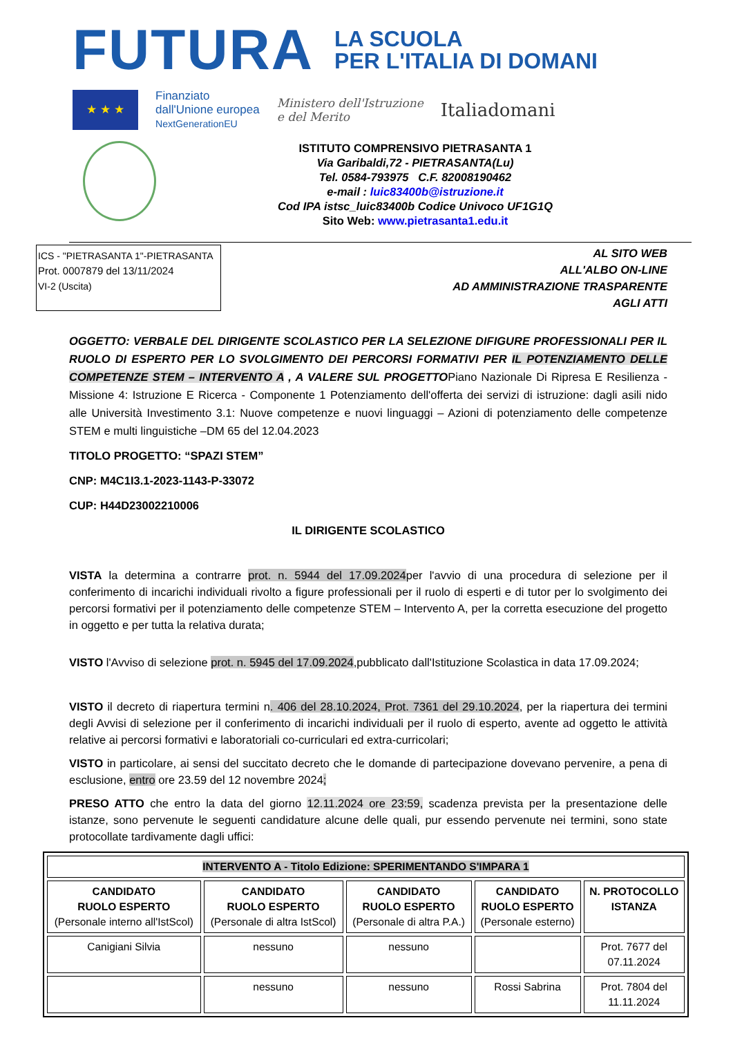FUTURA
LA SCUOLA
PER L'ITALIA DI DOMANI
★ ★ ★
Finanziato
dall'Unione europea
NextGenerationEU
Ministero dell'Istruzione
e del Merito
Italiadomani
ISTITUTO COMPRENSIVO PIETRASANTA 1
Via Garibaldi,72 - PIETRASANTA(Lu)
Tel. 0584-793975 C.F. 82008190462
e-mail : luic83400b@istruzione.it
Cod IPA istsc_luic83400b Codice Univoco UF1G1Q
Sito Web: www.pietrasanta1.edu.it
ICS - "PIETRASANTA 1"-PIETRASANTA
Prot. 0007879 del 13/11/2024
VI-2 (Uscita)
AL SITO WEB
ALL'ALBO ON-LINE
AD AMMINISTRAZIONE TRASPARENTE
AGLI ATTI
OGGETTO: VERBALE DEL DIRIGENTE SCOLASTICO PER LA SELEZIONE DIFIGURE PROFESSIONALI PER IL RUOLO DI ESPERTO PER LO SVOLGIMENTO DEI PERCORSI FORMATIVI PER IL POTENZIAMENTO DELLE COMPETENZE STEM – INTERVENTO A , A VALERE SUL PROGETTOPiano Nazionale Di Ripresa E Resilienza - Missione 4: Istruzione E Ricerca - Componente 1 Potenziamento dell'offerta dei servizi di istruzione: dagli asili nido alle Università Investimento 3.1: Nuove competenze e nuovi linguaggi – Azioni di potenziamento delle competenze STEM e multi linguistiche –DM 65 del 12.04.2023
TITOLO PROGETTO: “SPAZI STEM”
CNP: M4C1I3.1-2023-1143-P-33072
CUP: H44D23002210006
IL DIRIGENTE SCOLASTICO
VISTA la determina a contrarre prot. n. 5944 del 17.09.2024per l'avvio di una procedura di selezione per il conferimento di incarichi individuali rivolto a figure professionali per il ruolo di esperti e di tutor per lo svolgimento dei percorsi formativi per il potenziamento delle competenze STEM – Intervento A, per la corretta esecuzione del progetto in oggetto e per tutta la relativa durata;
VISTO l'Avviso di selezione prot. n. 5945 del 17.09.2024,pubblicato dall'Istituzione Scolastica in data 17.09.2024;
VISTO il decreto di riapertura termini n. 406 del 28.10.2024, Prot. 7361 del 29.10.2024, per la riapertura dei termini degli Avvisi di selezione per il conferimento di incarichi individuali per il ruolo di esperto, avente ad oggetto le attività relative ai percorsi formativi e laboratoriali co-curriculari ed extra-curricolari;
VISTO in particolare, ai sensi del succitato decreto che le domande di partecipazione dovevano pervenire, a pena di esclusione, entro ore 23.59 del 12 novembre 2024;
PRESO ATTO che entro la data del giorno 12.11.2024 ore 23:59, scadenza prevista per la presentazione delle istanze, sono pervenute le seguenti candidature alcune delle quali, pur essendo pervenute nei termini, sono state protocollate tardivamente dagli uffici:
| INTERVENTO A - Titolo Edizione: SPERIMENTANDO S'IMPARA 1 | | | | |
| --- | --- | --- | --- | --- |
| CANDIDATO RUOLO ESPERTO (Personale interno all'IstScol) | CANDIDATO RUOLO ESPERTO (Personale di altra IstScol) | CANDIDATO RUOLO ESPERTO (Personale di altra P.A.) | CANDIDATO RUOLO ESPERTO (Personale esterno) | N. PROTOCOLLO ISTANZA |
| Canigiani Silvia | nessuno | nessuno | | Prot. 7677 del 07.11.2024 |
| | nessuno | nessuno | Rossi Sabrina | Prot. 7804 del 11.11.2024 |